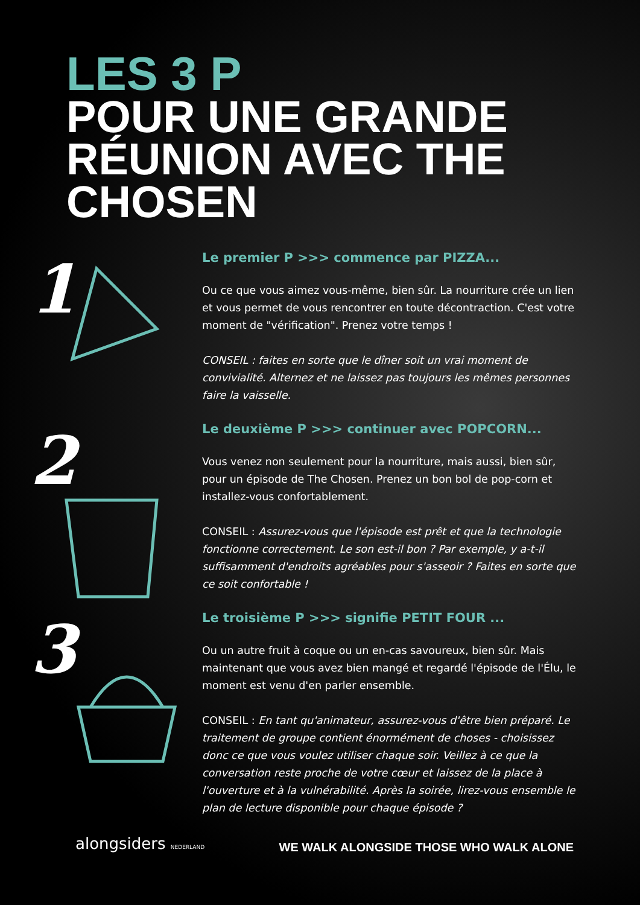LES 3 P
POUR UNE GRANDE
RÉUNION AVEC THE
CHOSEN
1
Le premier P >>> commence par PIZZA...
Ou ce que vous aimez vous-même, bien sûr. La nourriture crée un lien et vous permet de vous rencontrer en toute décontraction. C'est votre moment de "vérification". Prenez votre temps !
CONSEIL : faites en sorte que le dîner soit un vrai moment de convivialité. Alternez et ne laissez pas toujours les mêmes personnes faire la vaisselle.
2
Le deuxième P >>> continuer avec POPCORN...
Vous venez non seulement pour la nourriture, mais aussi, bien sûr, pour un épisode de The Chosen. Prenez un bon bol de pop-corn et installez-vous confortablement.
CONSEIL : Assurez-vous que l'épisode est prêt et que la technologie fonctionne correctement. Le son est-il bon ? Par exemple, y a-t-il suffisamment d'endroits agréables pour s'asseoir ? Faites en sorte que ce soit confortable !
3
Le troisième P >>> signifie PETIT FOUR ...
Ou un autre fruit à coque ou un en-cas savoureux, bien sûr. Mais maintenant que vous avez bien mangé et regardé l'épisode de l'Élu, le moment est venu d'en parler ensemble.
CONSEIL : En tant qu'animateur, assurez-vous d'être bien préparé. Le traitement de groupe contient énormément de choses - choisissez donc ce que vous voulez utiliser chaque soir. Veillez à ce que la conversation reste proche de votre cœur et laissez de la place à l'ouverture et à la vulnérabilité. Après la soirée, lirez-vous ensemble le plan de lecture disponible pour chaque épisode ?
alongsiders NEDERLAND
WE WALK ALONGSIDE THOSE WHO WALK ALONE